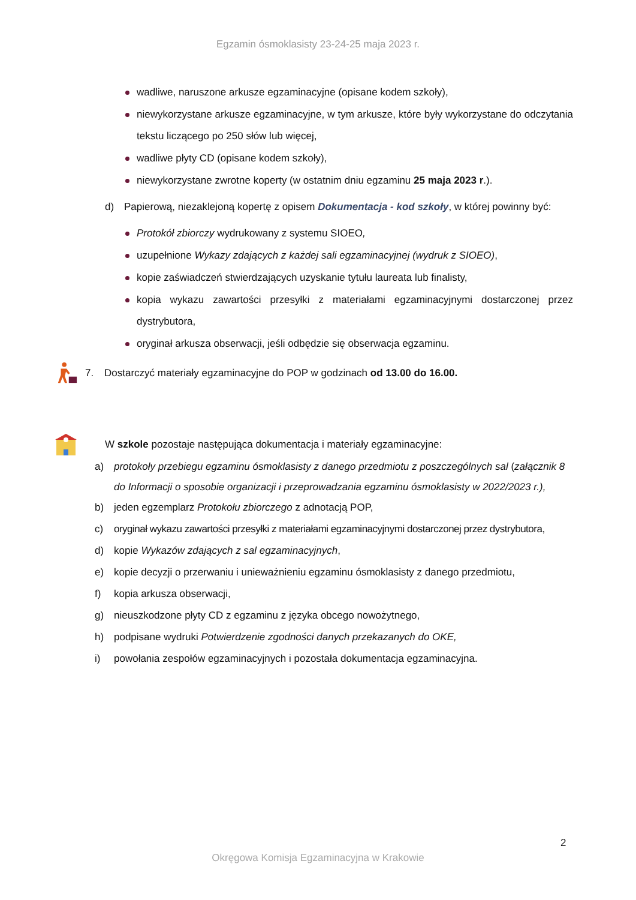Egzamin ósmoklasisty 23-24-25 maja 2023 r.
wadliwe, naruszone arkusze egzaminacyjne (opisane kodem szkoły),
niewykorzystane arkusze egzaminacyjne, w tym arkusze, które były wykorzystane do odczytania tekstu liczącego po 250 słów lub więcej,
wadliwe płyty CD (opisane kodem szkoły),
niewykorzystane zwrotne koperty (w ostatnim dniu egzaminu 25 maja 2023 r.).
d) Papierową, niezaklejoną kopertę z opisem Dokumentacja - kod szkoły, w której powinny być:
Protokół zbiorczy wydrukowany z systemu SIOEO,
uzupełnione Wykazy zdających z każdej sali egzaminacyjnej (wydruk z SIOEO),
kopie zaświadczeń stwierdzających uzyskanie tytułu laureata lub finalisty,
kopia wykazu zawartości przesyłki z materiałami egzaminacyjnymi dostarczonej przez dystrybutora,
oryginał arkusza obserwacji, jeśli odbędzie się obserwacja egzaminu.
7. Dostarczyć materiały egzaminacyjne do POP w godzinach od 13.00 do 16.00.
W szkole pozostaje następująca dokumentacja i materiały egzaminacyjne:
a) protokoły przebiegu egzaminu ósmoklasisty z danego przedmiotu z poszczególnych sal (załącznik 8 do Informacji o sposobie organizacji i przeprowadzania egzaminu ósmoklasisty w 2022/2023 r.),
b) jeden egzemplarz Protokołu zbiorczego z adnotacją POP,
c) oryginał wykazu zawartości przesyłki z materiałami egzaminacyjnymi dostarczonej przez dystrybutora,
d) kopie Wykazów zdających z sal egzaminacyjnych,
e) kopie decyzji o przerwaniu i unieważnieniu egzaminu ósmoklasisty z danego przedmiotu,
f) kopia arkusza obserwacji,
g) nieuszkodzone płyty CD z egzaminu z języka obcego nowożytnego,
h) podpisane wydruki Potwierdzenie zgodności danych przekazanych do OKE,
i) powołania zespołów egzaminacyjnych i pozostała dokumentacja egzaminacyjna.
2
Okręgowa Komisja Egzaminacyjna w Krakowie